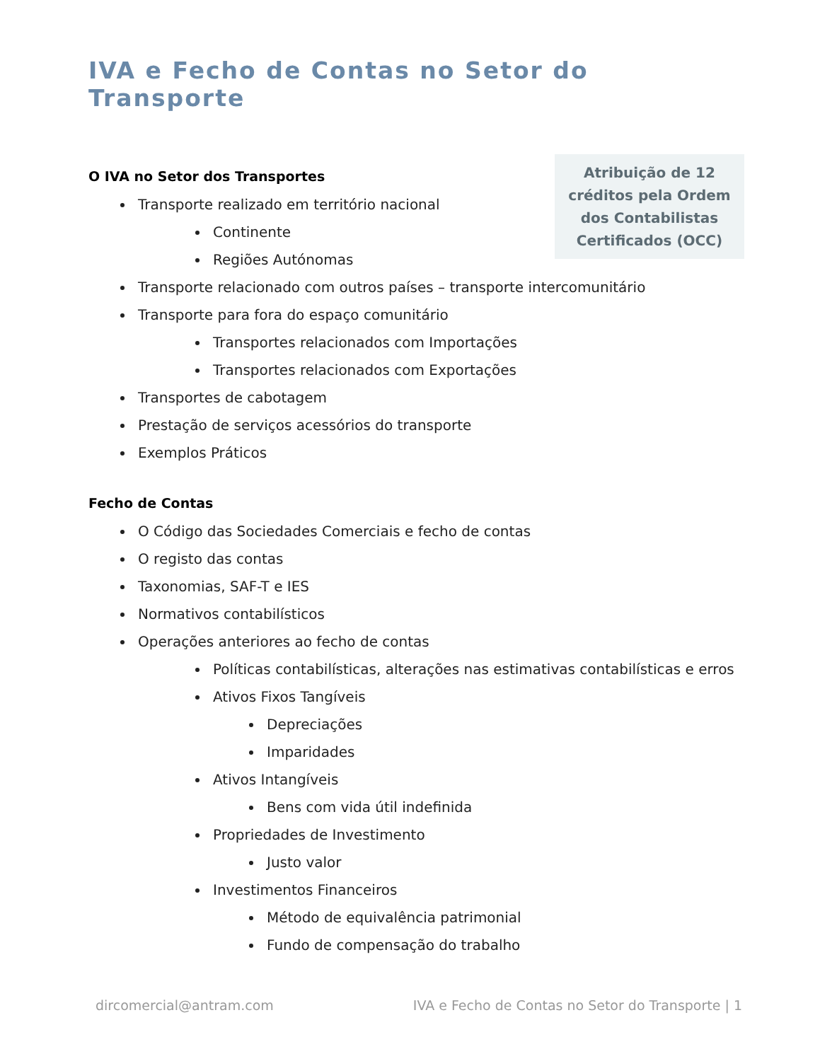IVA e Fecho de Contas no Setor do Transporte
Atribuição de 12
créditos pela Ordem
dos Contabilistas
Certificados (OCC)
O IVA no Setor dos Transportes
Transporte realizado em território nacional
Continente
Regiões Autónomas
Transporte relacionado com outros países – transporte intercomunitário
Transporte para fora do espaço comunitário
Transportes relacionados com Importações
Transportes relacionados com Exportações
Transportes de cabotagem
Prestação de serviços acessórios do transporte
Exemplos Práticos
Fecho de Contas
O Código das Sociedades Comerciais e fecho de contas
O registo das contas
Taxonomias, SAF-T e IES
Normativos contabilísticos
Operações anteriores ao fecho de contas
Políticas contabilísticas, alterações nas estimativas contabilísticas e erros
Ativos Fixos Tangíveis
Depreciações
Imparidades
Ativos Intangíveis
Bens com vida útil indefinida
Propriedades de Investimento
Justo valor
Investimentos Financeiros
Método de equivalência patrimonial
Fundo de compensação do trabalho
dircomercial@antram.com IVA e Fecho de Contas no Setor do Transporte | 1